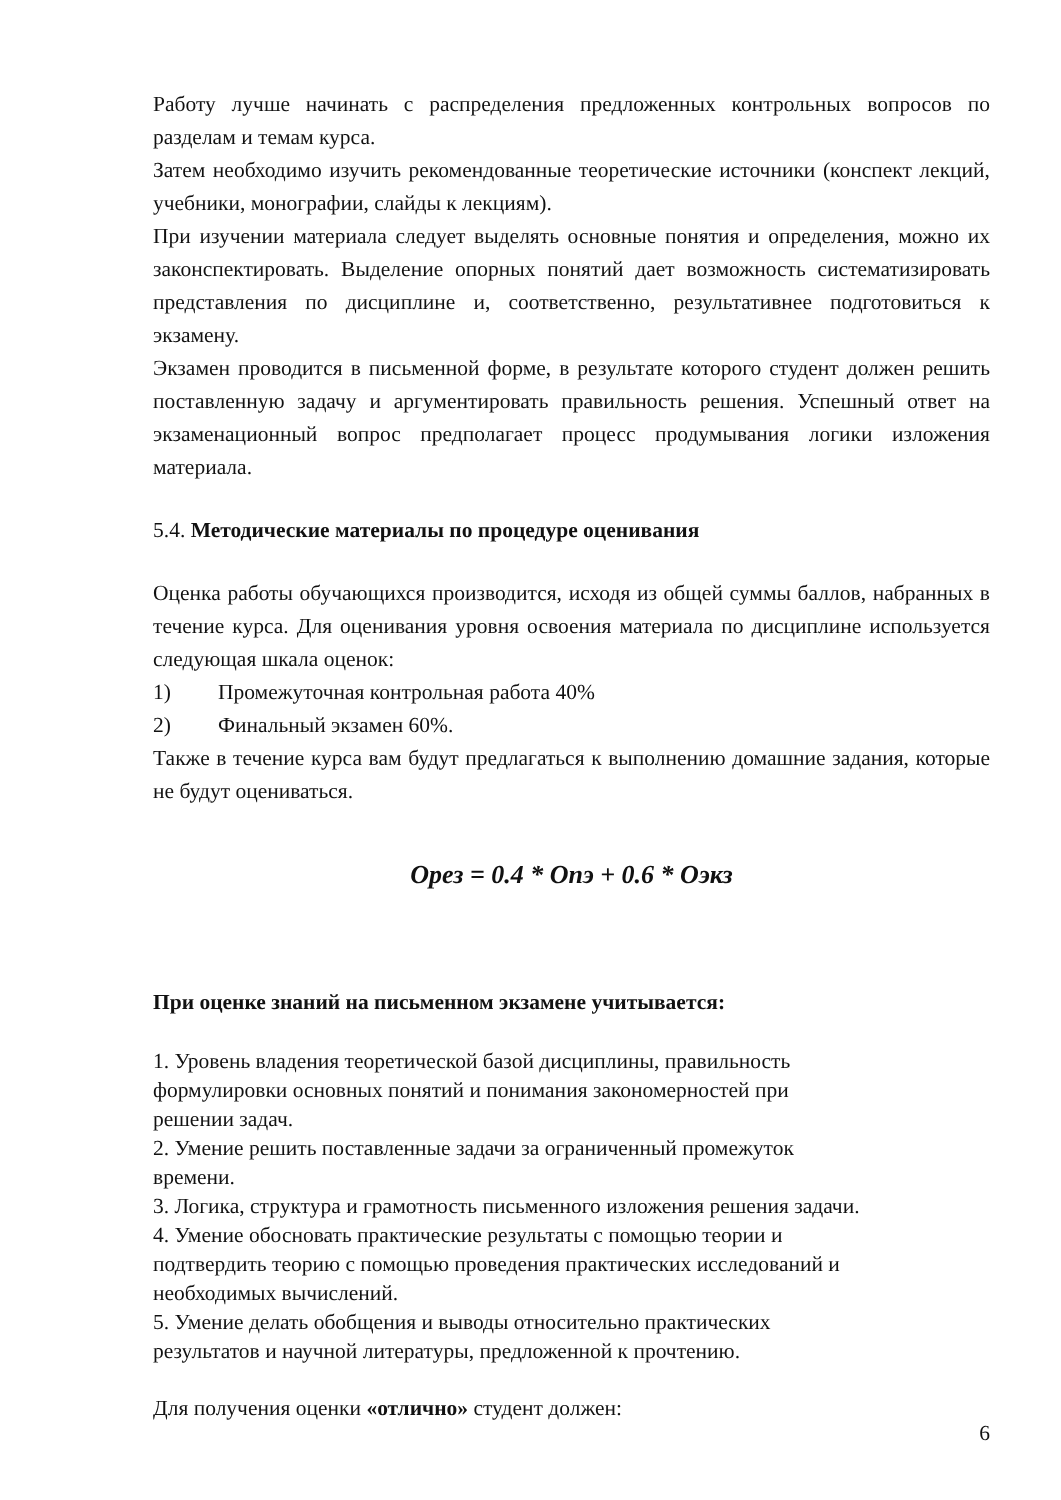Работу лучше начинать с распределения предложенных контрольных вопросов по разделам и темам курса.
Затем необходимо изучить рекомендованные теоретические источники (конспект лекций, учебники, монографии, слайды к лекциям).
При изучении материала следует выделять основные понятия и определения, можно их законспектировать. Выделение опорных понятий дает возможность систематизировать представления по дисциплине и, соответственно, результативнее подготовиться к экзамену.
Экзамен проводится в письменной форме, в результате которого студент должен решить поставленную задачу и аргументировать правильность решения. Успешный ответ на экзаменационный вопрос предполагает процесс продумывания логики изложения материала.
5.4. Методические материалы по процедуре оценивания
Оценка работы обучающихся производится, исходя из общей суммы баллов, набранных в течение курса. Для оценивания уровня освоения материала по дисциплине используется следующая шкала оценок:
1) Промежуточная контрольная работа 40%
2) Финальный экзамен 60%.
Также в течение курса вам будут предлагаться к выполнению домашние задания, которые не будут оцениваться.
Орез = 0.4 * Опэ + 0.6 * Оэкз
При оценке знаний на письменном экзамене учитывается:
1. Уровень владения теоретической базой дисциплины, правильность
формулировки основных понятий и понимания закономерностей при
решении задач.
2. Умение решить поставленные задачи за ограниченный промежуток
времени.
3. Логика, структура и грамотность письменного изложения решения задачи.
4. Умение обосновать практические результаты с помощью теории и
подтвердить теорию с помощью проведения практических исследований и
необходимых вычислений.
5. Умение делать обобщения и выводы относительно практических
результатов и научной литературы, предложенной к прочтению.
Для получения оценки «отлично» студент должен:
6